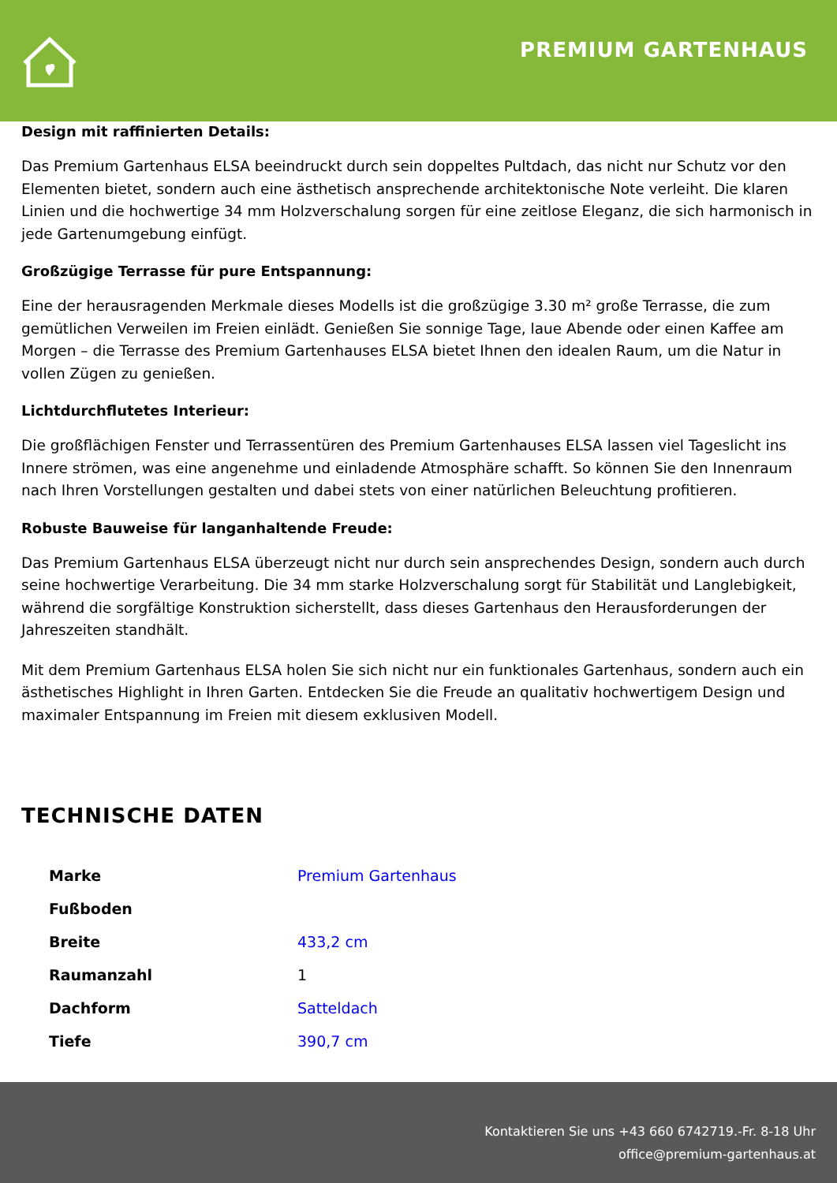PREMIUM GARTENHAUS
Design mit raffinierten Details:
Das Premium Gartenhaus ELSA beeindruckt durch sein doppeltes Pultdach, das nicht nur Schutz vor den Elementen bietet, sondern auch eine ästhetisch ansprechende architektonische Note verleiht. Die klaren Linien und die hochwertige 34 mm Holzverschalung sorgen für eine zeitlose Eleganz, die sich harmonisch in jede Gartenumgebung einfügt.
Großzügige Terrasse für pure Entspannung:
Eine der herausragenden Merkmale dieses Modells ist die großzügige 3.30 m² große Terrasse, die zum gemütlichen Verweilen im Freien einlädt. Genießen Sie sonnige Tage, laue Abende oder einen Kaffee am Morgen – die Terrasse des Premium Gartenhauses ELSA bietet Ihnen den idealen Raum, um die Natur in vollen Zügen zu genießen.
Lichtdurchflutetes Interieur:
Die großflächigen Fenster und Terrassentüren des Premium Gartenhauses ELSA lassen viel Tageslicht ins Innere strömen, was eine angenehme und einladende Atmosphäre schafft. So können Sie den Innenraum nach Ihren Vorstellungen gestalten und dabei stets von einer natürlichen Beleuchtung profitieren.
Robuste Bauweise für langanhaltende Freude:
Das Premium Gartenhaus ELSA überzeugt nicht nur durch sein ansprechendes Design, sondern auch durch seine hochwertige Verarbeitung. Die 34 mm starke Holzverschalung sorgt für Stabilität und Langlebigkeit, während die sorgfältige Konstruktion sicherstellt, dass dieses Gartenhaus den Herausforderungen der Jahreszeiten standhält.
Mit dem Premium Gartenhaus ELSA holen Sie sich nicht nur ein funktionales Gartenhaus, sondern auch ein ästhetisches Highlight in Ihren Garten. Entdecken Sie die Freude an qualitativ hochwertigem Design und maximaler Entspannung im Freien mit diesem exklusiven Modell.
TECHNISCHE DATEN
| Marke | Premium Gartenhaus |
| Fußboden | |
| Breite | 433,2 cm |
| Raumanzahl | 1 |
| Dachform | Satteldach |
| Tiefe | 390,7 cm |
Kontaktieren Sie uns +43 660 6742719.-Fr. 8-18 Uhr
office@premium-gartenhaus.at